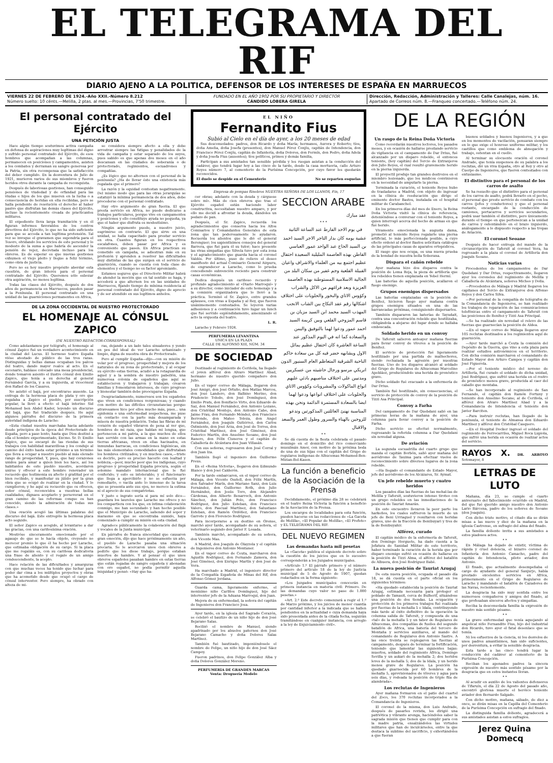EL TELEGRAMA DEL RIF
DIARIO AJENO A LA POLITICA, DEFENSOR DE LOS INTERESES DE ESPAÑA EN MARRUECOS
VIERNES 22 DE FEBRERO DE 1924.-Año XXII.-Número 8.212
Número suelto: 10 cénts.—Melilla, 2 ptas. al mes.—Provincias, 7'50 trimestre.
FUNDADO EN EL AÑO 1902 POR SU PROPIETARIO Y DIRECTOR
CÁNDIDO LOBERA GIRELA
Dirección, Redacción, Administración y Talleres: Calle Canalejas, núm. 16.
Apartado de Correos núm. 8.—Franqueo concertado.—Teléfono núm. 24.
El personal contratado del Ejército
UNA PETICIÓN JUSTA
Hace algún tiempo sostuvimos activa campaña en defensa de aspiraciones muy legítimas del digno y sufrido personal contratado del Ejército, de esos hombres que acompañan a las columnas, permanecen en posiciones y campamentos, asisten a los combates y derraman su sangre generosa por la Patria, sin otra recompensa que la satisfacción del deber cumplido. En la desventura de Julio de 1921, murieron varios de sus miembros y fueron heridos otros durante la campaña de reconquista.
Después de laboriosas gestiones, han conseguido pensiones de viudedad y de orfandad para las viudas e hijos de los que mueren en la lucha o a consecuencia de heridas en ella recibidas, pero se halla pendiente de resolución el derecho al haber pasivo que disfrutan las demás clases del Ejército, incluso la recientemente creada de practicantes militares.
El expediente lleva larga tramitación y en él figuran informes favorables de los centros directivos del Ejército, lo que no ha sido suficiente para que se acceda a tan legítima pretensión. Tal vez se invoque el gravamen que supondría para el Tesoro, olvidando los servicios de este personal y lo modesto de la suma a que habría de ascender la pensión de vejez, decretada incluso para los obreros. Es de esperar es que nuevas gestiones exhumen el viejo pleito y llegue a feliz término, como obra de justicia.
Pero no es hoy nuestro propósito abordar esta cuestión, de gran interés para el personal contratado del Ejército. Queremos sólo esbozar otra aspiración, no menos legítima.
Todas las clases del Ejército, después de dos años de permanencia en Marruecos, pueden pasar a la Península. El personal contratado en una unidad de las guarniciones permanentes en Africa,
se considera siempre afecto a ella y debe arrostrar siempre las fatigas y penalidades de la vida de campaña y estar separado de los suyos, pues sabido es que apenas dos meses en el año descansan en las ciudades de soberanía o de protectorado, regimientos, escuadrones y compañías.
¿Es lógico que no alternen con el personal de la península? ¿Ha de llevar éste una existencia más regalada que el primero?
La razón y la equidad contestan negativamente. Del mismo modo que para las otras jerarquías se estatuyó la mínima permanencia de dos años, debe procederse con el personal contratado.
Hay otro argumento de gran fuerza. El que presta servicio en Africa, no puede dedicarse a trabajos particulares, porque vive en campamentos y posiciones y ello constituye ayuda no pequeña, ya que el haber que disfruta es modestísimo.
Ningún argumento puede, a nuestro juicio, esgrimirse en contrario. El que sirve en una unidad, se halla capacitado para prestar servicio en otra. Cuantos figuran en los respectivos escalafones, deben pasar por Africa y es conveniente que pasen. En Africa practican su cometido en campaña, se adiestran más en su profesión y aprenden a resolver las dificultades muy distintas de las que surgen en el servicio de guarnición, cuando se cuenta con toda clase de elementos y el tiempo no es factor apremiante.
Estamos seguros que el Directorio Militar habrá de atender la moción que en tal sentido se haga, y accederá a que alternen los en las unidades de Marruecos, fijando tiempo de mínima residencia al personal contratado del Ejército, digno de aprecio y de ser atendido en sus legítimos anhelos.
DE LA ZONA OCCIDENTAL DE NUESTRO PROTECTORADO
EL HOMENAJE AL CÓNSUL ZAPICO
(DE NUESTRO REDACTOR-CORRESPONSAL)
Como adelantamos por telégrafo, el homenaje al cónsul Zapico fué un verdadero acontecimiento en la ciudad del Lucus. El hermoso teatro España vióse atestado de público de las tres razas. Distinguidas y bellas damas ocupaban los palcos del teatro, dando mayor realce al acto. En el escenario, habíase colocado una mesa presidencial, donde tomaron asiento el ilustre cónsul don Emilio Zapico, que tenía a su derecha al general Fernández García, y a su izquierda, al vicecónsul don Rafael de los Casares.
No asistió el bajá, por encontrarse ausente. La entrega de la hermosa placa de plata y oro que regalaba a Zapico el pueblo, por suscripción popular, la llevó a efecto el bajá interino Sid Mohamed ben Abdel Kader, leyendo un discurso del bajá, que fué traducido después. He aquí algunos párrafos del discurso de la primera autoridad indígena de Larache:
«Esta ciudad nuestra marchaba hacia adelante desde principios de la época del Protectorado de España, pero a paso lento, hasta que Dios destinó a ella el hombre experimentado, Excmo. Sr. D. Emilio Zapico, que se encargó de las riendas de sus trabajos con habilidad maravillosa y los condujo al camino del éxito hasta estar próximo a un término que lleva a ocupar a nuestro pueblo al más elevado rango de prosperidad. Y, pues, que hay corazones unidos para amar a quien bien les hace, así los habitantes de este pueblo nuestro, acordaron unirse y ofrecer a este hombre renovador un recuerdo que testimonia su afecto y gratitud por el bien recibido, y manifestar su júbilo por la gran obra que se ocupó de realizar en la ciudad. Y lo cumplieron; y he aquí su recuerdo que os ofrecen, señor cónsul, reconocidos a vuestras bellas cualidades; dignaos aceptarlo y perseverad en el gran camino de las reformas conque os han conocido, siendo la admiración de todas sus clases.»
Una ovación acogió las últimas palabras del discurso del bajá. Este entrególe la hermosa placa acto seguido.
El señor Zapico es acogido, al levantarse a dar las gracias, con una cariñosísima ovación.
Mostróse sinceramente emocionado por el agasajo de que se le hacía objeto, creyendo no merecer premio lo que él ha hecho por Larache, que estimaba obligación de su cargo. Si la placa que me regaláis es, con su cariñosa dedicatoria una frase de aliento y el regalo de un amigo condescendiente, la acepto.
Hace relación de las dificultades y amarguras con que muchas veces ha tenido que luchar para poder dar cima a los múltiples proyectos y obras que ha acometido desde que ocupó el cargo de cónsul interventor. Pero siempre, ha obrado con alteza de mi-
ras, dejando a un lado tales sinsabores y yendo en pos del ideal de ver Larache urbanizado y limpio, digna de nuestra obra de Protectorado.
Pero al cumplir España—dijo—con su misión de velar por el progreso, prosperidad y mejora de los naturales de su zona de protectorado, y al ocupar su ejército estas tierras, acudió a la retaguardia de aquel y a la sombra de nuestro pabellón, una numerosa colonia de españoles que aquí se establecieron y trabajaron y trabajan; crearon familias y fomentaron intereses, de cuyo progreso y bienestar también debe preocuparse España.
Desgraciadamente, numerosos son los españoles que viven en condiciones vergonzosas; y cuando con motivo de las difíciles circunstancias porque atravesamos hice por ellos mucho más, pues... una epidemia o una enfermedad sospechosa, me puse en contacto con la parte más desamparada y mísera de nuestra población. Todas las fibras de mi corazón de español vibraron de pena al ver que, hombres de mi raza, que hablan mi lengua, que pertenecen a mi patria, a la que muchos de ellos han servido con las armas en la mano en estas tierras africanas, viven en ellas hacinados, en inmundas barracas, en condiciones higiénicas, sin las más elementales comodidades que disfrutaban los hombres civilizados; y en muchos casos,—triste es decirlo, pero es preciso hacerlo con lealtad y nobleza,—peor, mucho peor que los indígenas, cuyo progreso y prosperidad España procura, según el solemne mandato internacional que le fué conferido; y esto es intolerable; y el funcionario que llega a apercibirlo y no se esfuerza por remediarlo, o vacila ante lo inmenso de la tarea que se presenta ante sus ojos, no merece la estima ni el aprecio de sus compatriotas.
Y justo e ingrato sería si para mí solo dice—guardara los laureles que Larache me ofrece y no los compartiera con los que, en íntima colaboración conmigo, me han secundado y han hecho posible que el Municipio de Larache, saliendo del sopor y marasmo en que se encontraba sumido, haya comenzado a cumplir su misión en esta ciudad.
Agradece públicamente la colaboración del Bajá y vocales de la Junta municipal.
En párrafos de franca sinceridad que causaron gran emoción, dijo que hace próximamente un año, el pueblo de Larache pasaba una situación precaria. Se le acercaron unos cien obreros a pedirle que les diese trabajo, porque estaban muertos de hambre. Y al pensar él que unos obreros españoles pasaban hambre en estas tierras que están regadas de sangre española y abonadas con oro español, no podía permitir aquella iniquidad y pensó: «Hay que ha-
EL NIÑO
Fernandito Fius
Subió al Cielo en el día de ayer, a los 20 meses de edad
Sus desconsolados: padres, don Ricardo y doña María; hermanos, Aurora y Roberto; tíos, doña Amelia, doña Josefa (presentes), don Manuel Pérez Conjíu, capitán de Intendencia, don Francisco Pérez Conjíu, capitán de Infantería, doña Dolores, don Fermín, don Pedro, doña Adela y doña Josefa Fius (ausentes); tíos políticos, primos y demás familia,
Participan a sus amistades tan sensible pérdida y les ruegan asistan a la conducción del cadáver, que tendrá lugar hoy a las cinco de la tarde, desde la casa mortuoria, calle Arturo Reyes número 7, al cementerio de la Purísima Concepción, por cuyo favor les quedarán reconocidos.
El duelo se despide en el Cementerio No se reparten esquelas
Empresa de pompas fúnebres NUESTRA SEÑORA DE LOS LLANOS, P.in, 17
cer obras; adelante con la deuda y cárguese sobre mí». Más de cien obreros que tras el Ejército español están haciendo labor constructiva, necesitaban nuestro amparo, y por ello me decidí a afrontar la deuda, dándoles un pedazo de pan.
Después, el Sr. Zapico, recuerda los agradecimientos que conserva hacia los Altos Comisarios y Comandantes Generales de esta zona que tan poderosamente le ayudaron. Recuerda los alientos que le dió el general Berenguer; los sapientísimos consejos del general Barrera, que fué para él su tutor; hace presente las vivas simpatías que Silvela tuvo por esta zona y el agradecimiento que guarda hacia el coronel Valdés. Por último, puso de relieve el deseo manifiesto del actual Comisario General Aizpuru, de engrandecer a Larache, como lo prueba concediendo subvención reciente para construir casas económicas.
Dedica después un cariñoso recuerdo y profundo agradecimiento al «Diario Marroquí» y a su director, como iniciador de este homenaje y a la comisión organizadora que lo llevó a la práctica. Terminó el Sr. Zapico, entre grandes aplausos, con vivas a España y al Rey, que fueron unánimemente contestados. Se leyeron varias adhesiones y a continuación tuvo lugar un lunch que fué servido espléndidamente, amenizando el acto la orquesta del teatro.
L. R.
Larache y Febrero 1924.
PERFUMERIA LEVANTINA
UNICA EN LA PLAZA
CALLE DE ALFONSO XIII, NÚM. 34
DE SOCIEDAD
Destinado al regimiento de Ceriñola, ha llegado el joven alférez don Alvaro Martínez Abad, hermano de nuestro querido compañero don Julio.
En el vapor correo de Málaga, llegaron don José Amigó, don José Ortuño, don Matías Marcos, don José Landero, don Balbino Merino, don Prudencio Toledo, don José Domínguez, don Emilio Prats, don Bonifacio Virto, don Eduardo de Saz, don Manuel Fernández, don Antonio Lozano, don Cristóbal Montejo, don Antonio Cabo, don Jaime Frau, don Fernando Méndez, don Francisco Berronde, don Mateo Toloza, don Angel Fernández, don Joaquín Gutiérrez, don Carlos Ostmiente, don José Arza, don José de Torres, don Cristóbal Martínez, don José Giménez, don Federico Martín, don Anselmo Seoane, don José Ranero, don Félix Cisneros y el capitán de Caballería de Alcántara don Juan Villasán.
Con sus señoras, regresaron don José Corral y don Juan Iza.
También llegó el ingeniero don Guillermo Preus.
En el «Reina Victoria», llegaron don Edmundo Blanco y don José Calderón.
Por la tarde embarcaron, en el vapor correo de Málaga, don Vicente Osstell, don Félix Martín, don Salvador Marín, don Mariano Sanz, don Luis Fernández, don Guillermo Roth, don Julio Hernández, don Jesús Toro, don Alejandro Cárdenas, don Alberto Benarroch, don Antonio Sánchez, don Julián Polo, don Francisco Rodríguez, don Julio Esteban, don Francisco Valero, don Pascual Martínez, don Salustiano Esteban, don Ramón Ordóñez, don Francisco Garrote y don Florencio Rodríguez.
Para incorporarse a su destino en Orense, marchó ayer tarde, acompañado de su señora, el veterinario segundo don Javier F. Losada.
También marchó, acompañado de su señora, don Vicente Mas.
A Madrid, don Joaquín de Olayzola y el capitán de Ingenieros don Antonio Montaner.
En el vapor correo de Ceuta, marcharon don Agustín Rodríguez, don Fernando Zamora, don José Giménez, don Enrique Martín y don José de Vera.
Ha marchado a Madrid, el ingeniero director de la Compañía Española de Minas del Rif, don Alfonso Gómez Jordana.
Guarda cama, ligeramente enfermo, el monísimo niño Carlitos Domínguez, hijo del interventor jefe de la Aduana Marroquí, don Juan.
Mejora de su enfermedad, la señora del capitán de Ingenieros don Francisco Josa.
Ayer tarde, en la iglesia del Sagrado Corazón, se celebró el bautizo de un niño hijo de don José Bejarano Salas.
Recibió el nombre de Manuel, siendo apadrinado por los abuelos paternos don José Bejarano Camacho y doña Dolores Salas Martínez.
También fué bautizado, imponiéndosele el nombre de Felipe, un niño hijo de don José Sáez Campoy.
Fueron padrinos, don Felipe González Alba y doña Dolores González Moreno.
PERFUMERÍA DE GRANDES MARCAS
Venta: Droguería Modelo
SECCION ARABE
عقد مبارك
* * *
في يوم الاحد الفارط عند الساعة الثانية عشية يومه كان بدار التاجر الاجر السيد احمد بن السيد الحاج عبد الواحد عمور العباسي القاطن بهذه العاصمة المليلية السعيدة احتفال عظيم اجتمع بيه من العلماء والاشراف واعيان القبيلة القلعية وجم غفير من سكان البلد من الجالية الاسلامية المستوطنة بهذه العاصمة العزيزة وبعد فراغهم من الاكل والشراب وكؤوس الاتاي والبخور والحلويات على اختلاف اشكالها رقم عقد النكاح بين الشاب الانجب المهذب السيد محمد ابن السيد مزيان بن قاسم المزوجي القلعي وبين كريمة السيد احمد عمور ودعوا لهما بالتوفيق واليمن والسعادة كما انه في اليوم المذكور عند الساعة العاشرة كان احتفال عظيم يماثل الاول ويشابهه حضر فيه كل من سعادة حاكم الناحية الشرقية المتعاظم العام السنيور الدون انريكي مرسو ورجال حاشيته من عسكريين ومدنيين على اختلاف مناصبهم بادئي عليهم انواع الماكولات والمشروبات وكؤوس الاتاي والحلويات على اختلاف انواعها ودعوا لهما ايضا بالسعادة المستمرة الدائمة ونحن بهذه المناسبة نهنئ العائلتين المذكورتين وندعو للزوجين بالهناء والسرور وطول العمر والسعد والاقبال
* *
Se dá cuenta de la fiesta celebrada el pasado domingo en el domicilio del rico comerciante musulmán Amor, con motivo de la próxima boda de una de sus hijas con el capitán del Grupo de regulares indígenas de Alhucemas Mohamed-Ben-Mizian-Bel-Kasen.
La función a beneficio de la Asociación de la Prensa
Decididamente, el próximo día 28 se celebrará en el teatro Reina Victoria la función a beneficio de la Asociación de la Prensa.
Los encargos de localidades para esta función, pueden hacerse en las redacciones de «La Gaceta de Melilla», «El Popular de Melilla», «El Prefete» y EL TELEGRAMA DEL RIF.
DEL NUEVO REGIMEN
Las demandas hasta mil pesetas
La «Gaceta» publica el siguiente decreto sobre la cuestión de los juicios que en lo sucesivo corresponderán a los Juzgados municipales.
«Artículo 1.º El párrafo primero y el número primero del artículo 18 de la ley de Justicia municipal de 5 de Agosto de 1907, quedan redactados en la forma siguiente:
«Los Juzgados municipales conocerán en primera instancia en materia civil: Primero. De las demandas cuyo valor no pase de 1.000 pesetas.»
«Art. 2.º Este decreto comenzará a regir el 1.º de Marzo próximo, y los juicios de menor cuantía por cantidad inferior a la indicada que se hallen pendientes en la actualidad o cuya demanda haya sido presentada antes de la citada fecha, seguirán tramitándose en cualquier instancia, con arreglo a la ley de Enjuiciamiento civil».
DE LA REGIÓN
Un rasgo de la Reina Doña Victoria
Como recordarán nuestros lectores, los pasados meses, y en ocasión de hallarse prestando servicio de vigilancia en el campamento de Dar Drius, fué alcanzado por un disparo rebelde, el entonces teniente, (hoy capitán) del Tercio de Extranjeros don Julio Reyes, el cual resultó gravemente herido en la pierna izquierda.
El proyectil produjo tan grandes destrozos en el miembro lesionado, que los médicos convinieron en la necesidad de amputarle la pierna.
Terminada la curación, el teniente Reyes hubo de trasladarse a Madrid, con objeto de ingresar en la clínica de reeducación que dirige el eminente doctor Bastos, instalada en el hospital militar de Carabanchel.
En los primeros días del mes de Enero, la Reina Doña Victoria visitó la clínica de referencia, deteniéndose a conversar con el teniente Reyes, a quien interrogó acerca del hecho de armas en que fué herido.
Vivamente emocionada la augusta dama, prometió al teniente Reyes regalarle una pierna artificial, lo más perfeccionada posible, a cuyo efecto ordenó al doctor Bastos solicitara catálogos de las principales casas de aparatos ortopédicos.
El rasgo que nos ocupa, es una nueva prueba de la bondad de nuestra bella Soberana.
Dispara el cañón rebelde
Ayer mañana hizo dos disparos contra la posición de Loma Roja, la pieza de artillería que los rebeldes tienen emplazada en Yebel Hermí.
Las baterías de aquella posición, acallaron el fuego enemigo.
Grupos enemigos dispersados
Las baterías emplazadas en la posición de Benítez, hicieron fuego ayer mañana contra grupos enemigos situados en una de las barrancadas próximas, consiguiendo dispersarlos.
También dispararon las baterías de Tayudait, contra una concentración rebelde que hostilizaba, obligándola a alejarse del lugar donde se hallaba emboscada.
Soldado herido en un convoy
De Tafersit salieron anteayer mañana fuerzas para llevar convoy de víveres a la posición de Benítez.
El servicio de protección fué ligeramente hostilizado por una partida de malhechores, siendo rechazada la agresión por nuestras fuerzas. Uno de los disparos alcanzó al soldado del Grupo de Regulares de Alhucemas Marcelino Apebláez, produciéndole una herida de pronóstico grave.
Dicho soldado fué evacuado a la enfermería de Dar Drius.
También fué hostilizado, sin consecuencias, el servicio de protección de convoy de la posición de Tizzi Asa Principal.
Convoy a Farha
Del campamento de Dar Quebdani salió en las primeras horas de la mañana de ayer, una columna para llevar convoy a la posición de Farha.
Dicho servicio se efectuó normalmente, regresando la referida columna a Dar Quebdani sin novedad alguna.
De aviación
La segunda escuadrilla del cuarto grupo que manda el capitán Borbón, salió ayer mañana del aeródromo de Tauima para efectuar vuelos de reconocimiento sobre diversos lugares de la zona rebelde.
—Ha llegado el comandante de Estado Mayor, jefe del aeródromo de los Alcázares, Sr. Aymat.
Un jefe rebelde muerto y cuatro heridos
Los pasados días las fuerzas de las mehal-las de Melilla y Tafersit, sostuvieron intenso tiroteo con un grupo rebeldes en las inmediaciones de la posición de Tauriat Amarán.
En este encuentro llevaron la peor parte los harkeños, los cuales sufrieron la muerte de un jefe de Beni Urriaguel y resultaron con heridas graves, uno de la fracción de Benibuyari y tres de la de Benibuyahir.
Alférez, curado
El capitán médico de la enfermería de Tafersit, don Domingo Horguete, ha dado cuenta a la Jefatura de Sanidad Militar de este territorio, haber terminado la curación de la herida que por disparo enemigo sufrió en ocasión de hallarse en la posición de Tizzi Alma, el alférez del batallón de Albuera, don José Rodríguez Babé.
La nueva posición de Tauriat Azugaj
De esta nueva posición, ocupada el pasado día 18, se dá cuenta en el parte oficial en los siguientes términos:
«Ha quedado establecida la posición de Tauriat Azugaj, estimada necesaria para proteger el poblado de Tamasit, cerca de Bulherif, situándose una posición de dos tiendas. La ocupación y protección de los primeros trabajos fué realizada por fuerzas de la mehalla 5 e Idala, contribuyendo más tarde al éxito definitivo de la operación la columna salida de Tafersit, y compuesta de una «tal» de la mehalla 5 y un tabor de Regulares de Alhucemas, dos compañías de fusiles del segundo batallón de Africa, una batería del tercero de Montaña y servicios auxiliares, al mando del comandante de Regulares don Antonio Sastre. A las once treinta se replegaron las fuerzas al campamento, después de terminar la fortificación, teniendo que lamentar las siguientes bajas: muertos, soldado del regimiento Africa, Domingo Sevilla y un askari de la mehalla 2; dos heridos leves de la mehalla 5; dos de la Idala, y un herido menos grave de Regulares. La posición ha quedado guarnecida por 60 hombres de la mehalla 5, aprovisionados de víveres y agua para seis días, y rodeada la posición de triple fila de alambrada».
Los reclutas de Ingenieros
Ayer mañana formaron en el patio del cuartel del Zoco, los 370 reclutas incorporados a la Comandancia de Ingenieros.
El coronel de la misma, don Luis Andrade, después de pasarles revista, les dirigió una patriótica y vibrante arenga, haciéndoles saber la sagrada misión que tienen que cumplir para con la madre patria, ensalzándoles las virtudes militares que han de inculcárseles, entre la que destaca la sublime del sacrificio, y exhortándoles a que fueran
buenos soldados y buenos Ingenieros, y a que en los momentos de vacilación, pensaran siempre en lo que exige el honroso uniforme militar, y los castillos que como emblema de abnegación y trabajo, ostentan en el cuello.
Al terminar su elocuente oración el coronel Andrade, que tenía suspensos de su palabra a los reclutas, dió un viva España, otro al Rey y otro al Cuerpo de Ingenieros, que fueron contestados con entusiasmo.
El distintivo para el personal de los carros de asalto
Se ha resuelto que el distintivo para el personal de los carros de asalto, podrá llevarlo en el pecho, el personal que preste servicio de combate con los carros (jefes y conductores) y que el personal restante, encargado de la conducción de camiones, portacarros y servicios secundarios, podrá usar también el distintivo, pero únicamente durante el tiempo en que pertenezcan a la unidad de carros y ostentándolo en el brazo izquierdo, análogamente a lo dispuesto respecto a las tropas de Aviación.
El coronel Seoane
Después de hacer entrega del mando de la circunscripción de Tafersit al coronel Vera, ha regresado a la plaza el coronel de Artillería don Joaquín Seoane.
Noticias varias
Procedentes de los campamentos de Dar Quebdani y Dar Drius, respectivamente, llegaron ayer los coroneles del regimiento de Melilla y Caballería de Alcántara, señores Micheo y Dolla.
—Procedentes de Málaga y Madrid llegaron los capitanes del Tercio de Extranjeros don Alfonso Reyes y don Carlos Silva.
—Por personal de la compañía de telégrafos de la Comandancia de Ingenieros, se han realizado los trabajos de reparación de las comunicaciones telefónicas entre el campamento de Tafersit con las posiciones de Benítez y Tizzi Asa Principal.
—Se ha realizado sin novedad el relevo de las fuerzas que guarnecían la posición de Aldea.
—En el vapor correo de Málaga llegaron ayer 105 reclutas destinados a los regimientos aquí de guarnición.
—Ayer tarde marchó a Ceuta la comisión del Depósito de la Guerra, que vino a esta plaza para realizar estudios astronómicos en el territorio. Con dicha comisión marcharon el comandante de Estado Mayor don Arturo Campos y capitán don José Figuerola.
—Por el teniente médico del noveno de Artillería, fué curado el soldado de dicha unidad, José Rodríguez, que sufrió una herida en el rostro de pronóstico menos grave, producida al caer del caballo que montaba.
—Se han incorporado al regimiento de San Fernando, el capitán don Ramón Fortuny y teniente don Anselmo Secane; al de Ceriñola, el alférez don Alvaro Martínez Abad y a la Comandancia de Intendencia el teniente don Javier Barciten.
—Para instruir reclutas, han llegado de la península, el teniente de Almansa don Eduardo Martínez y alférez don Cristóbal Casquero.
—En el Hospital Docker ingresó el soldado del regimiento de Ferrocarriles, Miguel Roca Lupiola, que sufrió una herida en ocasión de realizar actos del servicio.
RAYOS X. DR. ARROYO Sotomayor, 8
LETRAS DE LUTO
Mañana, día 23, se cumple el cuarto aniversario del fallecimiento ocurrido en Madrid, del que fué querido amigo nuestro don Antonio Lario Bárcena, padre de los señores de Seoane (don Joaquín).
Con dicho triste motivo, el citado día se dirán misas a las nueve y diez de la mañana en la iglesia Castrense, en sufragio del alma del finado.
La familia doliente invita a sus amistades a estos piadosos actos.
* *
En Málaga ha dejado de existir, víctima de rápida y cruel dolencia, el bizarro coronel de Infantería don Antonio Camacho, padre del capitán de Intendencia, piloto aviador, don Antonio.
El finado, que actualmente desempeñaba el cargo de ayudante del general Sanjurjo, había prestado excelentes servicios en Africa, primeramente en el Grupo de Regulares de Larache y mandando el batallón de Cazadores de las Navas, recientemente.
La desgracia ha sido muy sentida entre los numerosos compañeros y amigos del finado, al que profesaban sinceros afectos y simpatías.
Reciba la desconsolada familia la expresión de nuestro más sentido pésame.
* *
La grave enfermedad que venía aquejando al angelical niño Fernandito Fius, hijo del industrial don Ricardo, tuvo ayer el fatal desenlace que se temía.
Ni los esfuerzos de la ciencia, ni los desvelos de unos padres amantísimos, han sido suficientes, por desventura, a evitar la sensible desgracia.
Esta tarde a las cinco tendrá lugar la conducción del cadáver al cementerio de la Purísima Concepción.
Reciban los apenados padres la sincera expresión de nuestro más sentido pésame por la desgracia que en estos instantes lloran.
* *
Al acudir en auxilio de los valientes defensores de Tifaruín, el día 22 de Agosto del pasado año, encontró gloriosa muerte el heróico teniente aviador don Bernardo Salgado.
Con dicho motivo, mañana, sábado, de diez a once, se dirán misas en la Capilla del Cementerio de la Purísima Concepción en sufragio del finado.
La distinguida familia doliente, agradecerá a sus amistades asistan a estos sufragios.
Jerez Quina Domecq